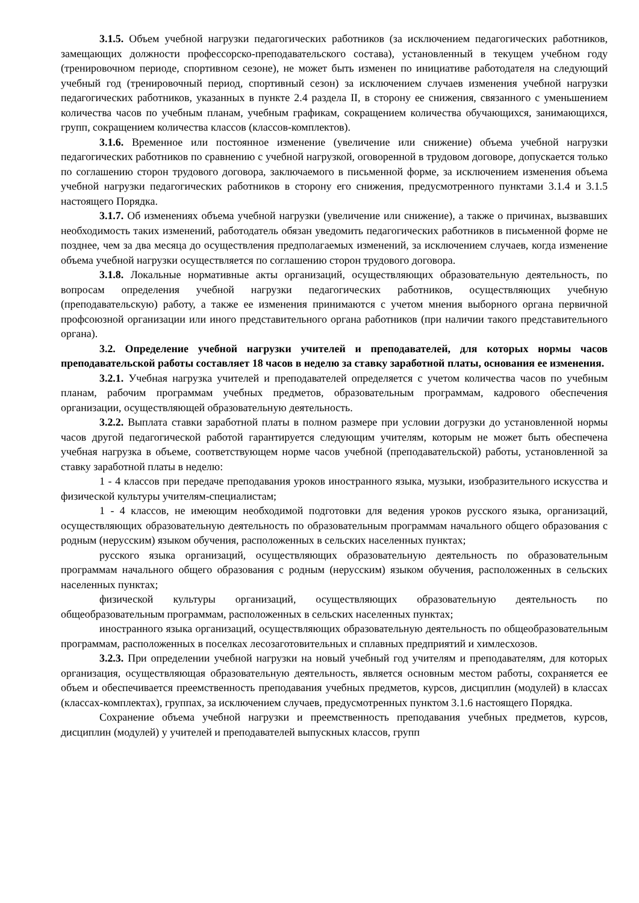3.1.5. Объем учебной нагрузки педагогических работников (за исключением педагогических работников, замещающих должности профессорско-преподавательского состава), установленный в текущем учебном году (тренировочном периоде, спортивном сезоне), не может быть изменен по инициативе работодателя на следующий учебный год (тренировочный период, спортивный сезон) за исключением случаев изменения учебной нагрузки педагогических работников, указанных в пункте 2.4 раздела II, в сторону ее снижения, связанного с уменьшением количества часов по учебным планам, учебным графикам, сокращением количества обучающихся, занимающихся, групп, сокращением количества классов (классов-комплектов).
3.1.6. Временное или постоянное изменение (увеличение или снижение) объема учебной нагрузки педагогических работников по сравнению с учебной нагрузкой, оговоренной в трудовом договоре, допускается только по соглашению сторон трудового договора, заключаемого в письменной форме, за исключением изменения объема учебной нагрузки педагогических работников в сторону его снижения, предусмотренного пунктами 3.1.4 и 3.1.5 настоящего Порядка.
3.1.7. Об изменениях объема учебной нагрузки (увеличение или снижение), а также о причинах, вызвавших необходимость таких изменений, работодатель обязан уведомить педагогических работников в письменной форме не позднее, чем за два месяца до осуществления предполагаемых изменений, за исключением случаев, когда изменение объема учебной нагрузки осуществляется по соглашению сторон трудового договора.
3.1.8. Локальные нормативные акты организаций, осуществляющих образовательную деятельность, по вопросам определения учебной нагрузки педагогических работников, осуществляющих учебную (преподавательскую) работу, а также ее изменения принимаются с учетом мнения выборного органа первичной профсоюзной организации или иного представительного органа работников (при наличии такого представительного органа).
3.2. Определение учебной нагрузки учителей и преподавателей, для которых нормы часов преподавательской работы составляет 18 часов в неделю за ставку заработной платы, основания ее изменения.
3.2.1. Учебная нагрузка учителей и преподавателей определяется с учетом количества часов по учебным планам, рабочим программам учебных предметов, образовательным программам, кадрового обеспечения организации, осуществляющей образовательную деятельность.
3.2.2. Выплата ставки заработной платы в полном размере при условии догрузки до установленной нормы часов другой педагогической работой гарантируется следующим учителям, которым не может быть обеспечена учебная нагрузка в объеме, соответствующем норме часов учебной (преподавательской) работы, установленной за ставку заработной платы в неделю:
1 - 4 классов при передаче преподавания уроков иностранного языка, музыки, изобразительного искусства и физической культуры учителям-специалистам;
1 - 4 классов, не имеющим необходимой подготовки для ведения уроков русского языка, организаций, осуществляющих образовательную деятельность по образовательным программам начального общего образования с родным (нерусским) языком обучения, расположенных в сельских населенных пунктах;
русского языка организаций, осуществляющих образовательную деятельность по образовательным программам начального общего образования с родным (нерусским) языком обучения, расположенных в сельских населенных пунктах;
физической культуры организаций, осуществляющих образовательную деятельность по общеобразовательным программам, расположенных в сельских населенных пунктах;
иностранного языка организаций, осуществляющих образовательную деятельность по общеобразовательным программам, расположенных в поселках лесозаготовительных и сплавных предприятий и химлесхозов.
3.2.3. При определении учебной нагрузки на новый учебный год учителям и преподавателям, для которых организация, осуществляющая образовательную деятельность, является основным местом работы, сохраняется ее объем и обеспечивается преемственность преподавания учебных предметов, курсов, дисциплин (модулей) в классах (классах-комплектах), группах, за исключением случаев, предусмотренных пунктом 3.1.6 настоящего Порядка.
Сохранение объема учебной нагрузки и преемственность преподавания учебных предметов, курсов, дисциплин (модулей) у учителей и преподавателей выпускных классов, групп